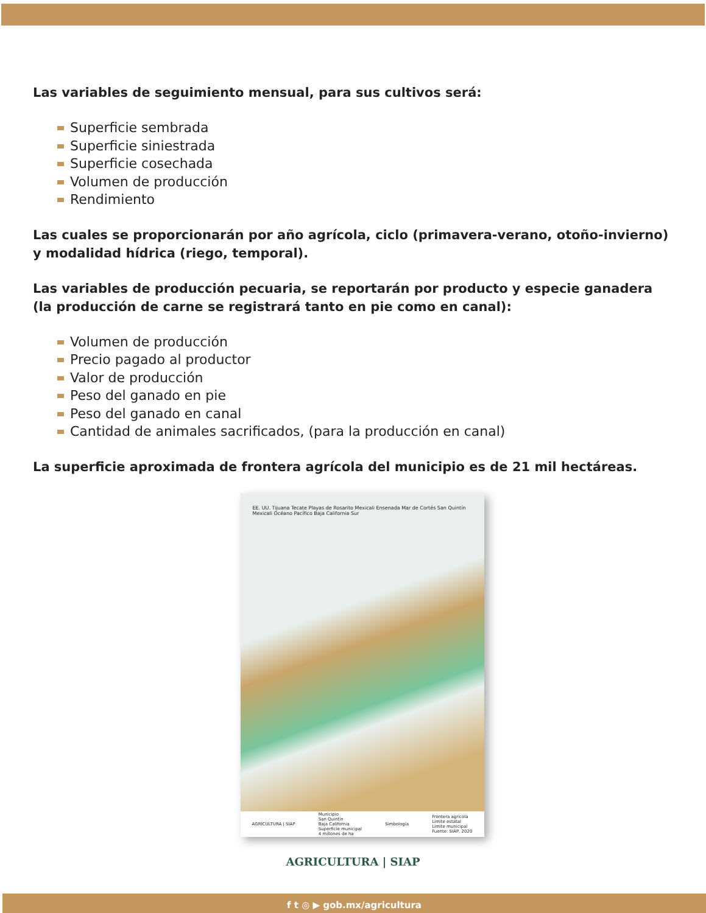Las variables de seguimiento mensual, para sus cultivos será:
Superficie sembrada
Superficie siniestrada
Superficie cosechada
Volumen de producción
Rendimiento
Las cuales se proporcionarán por año agrícola, ciclo (primavera-verano, otoño-invierno) y modalidad hídrica (riego, temporal).
Las variables de producción pecuaria, se reportarán por producto y especie ganadera (la producción de carne se registrará tanto en pie como en canal):
Volumen de producción
Precio pagado al productor
Valor de producción
Peso del ganado en pie
Peso del ganado en canal
Cantidad de animales sacrificados, (para la producción en canal)
La superficie aproximada de frontera agrícola del municipio es de 21 mil hectáreas.
EE. UU. Tijuana Tecate Playas de Rosarito Mexicali Ensenada Mar de Cortés San Quintín Mexicali Océano Pacífico Baja California Sur
AGRICULTURA | SIAP Municipio
San Quintín
Baja California
Superficie municipal
4 millones de ha Simbología Frontera agrícola
Límite estatal
Límite municipal
Fuente: SIAP, 2020
AGRICULTURA | SIAP
f t ◎ ▶ gob.mx/agricultura